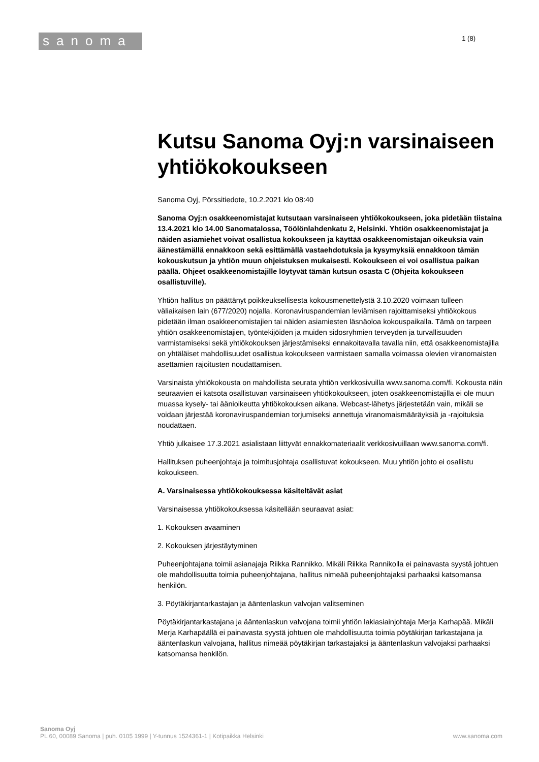sanoma
1 (8)
Kutsu Sanoma Oyj:n varsinaiseen yhtiökokoukseen
Sanoma Oyj, Pörssitiedote, 10.2.2021 klo 08:40
Sanoma Oyj:n osakkeenomistajat kutsutaan varsinaiseen yhtiökokoukseen, joka pidetään tiistaina 13.4.2021 klo 14.00 Sanomatalossa, Töölönlahdenkatu 2, Helsinki. Yhtiön osakkeenomistajat ja näiden asiamiehet voivat osallistua kokoukseen ja käyttää osakkeenomistajan oikeuksia vain äänestämällä ennakkoon sekä esittämällä vastaehdotuksia ja kysymyksiä ennakkoon tämän kokouskutsun ja yhtiön muun ohjeistuksen mukaisesti. Kokoukseen ei voi osallistua paikan päällä. Ohjeet osakkeenomistajille löytyvät tämän kutsun osasta C (Ohjeita kokoukseen osallistuville).
Yhtiön hallitus on päättänyt poikkeuksellisesta kokousmenettelystä 3.10.2020 voimaan tulleen väliaikaisen lain (677/2020) nojalla. Koronaviruspandemian leviämisen rajoittamiseksi yhtiökokous pidetään ilman osakkeenomistajien tai näiden asiamiesten läsnäoloa kokouspaikalla. Tämä on tarpeen yhtiön osakkeenomistajien, työntekijöiden ja muiden sidosryhmien terveyden ja turvallisuuden varmistamiseksi sekä yhtiökokouksen järjestämiseksi ennakoitavalla tavalla niin, että osakkeenomistajilla on yhtäläiset mahdollisuudet osallistua kokoukseen varmistaen samalla voimassa olevien viranomaisten asettamien rajoitusten noudattamisen.
Varsinaista yhtiökokousta on mahdollista seurata yhtiön verkkosivuilla www.sanoma.com/fi. Kokousta näin seuraavien ei katsota osallistuvan varsinaiseen yhtiökokoukseen, joten osakkeenomistajilla ei ole muun muassa kysely- tai äänioikeutta yhtiökokouksen aikana. Webcast-lähetys järjestetään vain, mikäli se voidaan järjestää koronaviruspandemian torjumiseksi annettuja viranomaismääräyksiä ja -rajoituksia noudattaen.
Yhtiö julkaisee 17.3.2021 asialistaan liittyvät ennakkomateriaalit verkkosivuillaan www.sanoma.com/fi.
Hallituksen puheenjohtaja ja toimitusjohtaja osallistuvat kokoukseen. Muu yhtiön johto ei osallistu kokoukseen.
A. Varsinaisessa yhtiökokouksessa käsiteltävät asiat
Varsinaisessa yhtiökokouksessa käsitellään seuraavat asiat:
1. Kokouksen avaaminen
2. Kokouksen järjestäytyminen
Puheenjohtajana toimii asianajaja Riikka Rannikko. Mikäli Riikka Rannikolla ei painavasta syystä johtuen ole mahdollisuutta toimia puheenjohtajana, hallitus nimeää puheenjohtajaksi parhaaksi katsomansa henkilön.
3. Pöytäkirjantarkastajan ja ääntenlaskun valvojan valitseminen
Pöytäkirjantarkastajana ja ääntenlaskun valvojana toimii yhtiön lakiasiainjohtaja Merja Karhapää. Mikäli Merja Karhapäällä ei painavasta syystä johtuen ole mahdollisuutta toimia pöytäkirjan tarkastajana ja ääntenlaskun valvojana, hallitus nimeää pöytäkirjan tarkastajaksi ja ääntenlaskun valvojaksi parhaaksi katsomansa henkilön.
Sanoma Oyj
PL 60, 00089 Sanoma | puh. 0105 1999 | Y-tunnus 1524361-1 | Kotipaikka Helsinki www.sanoma.com